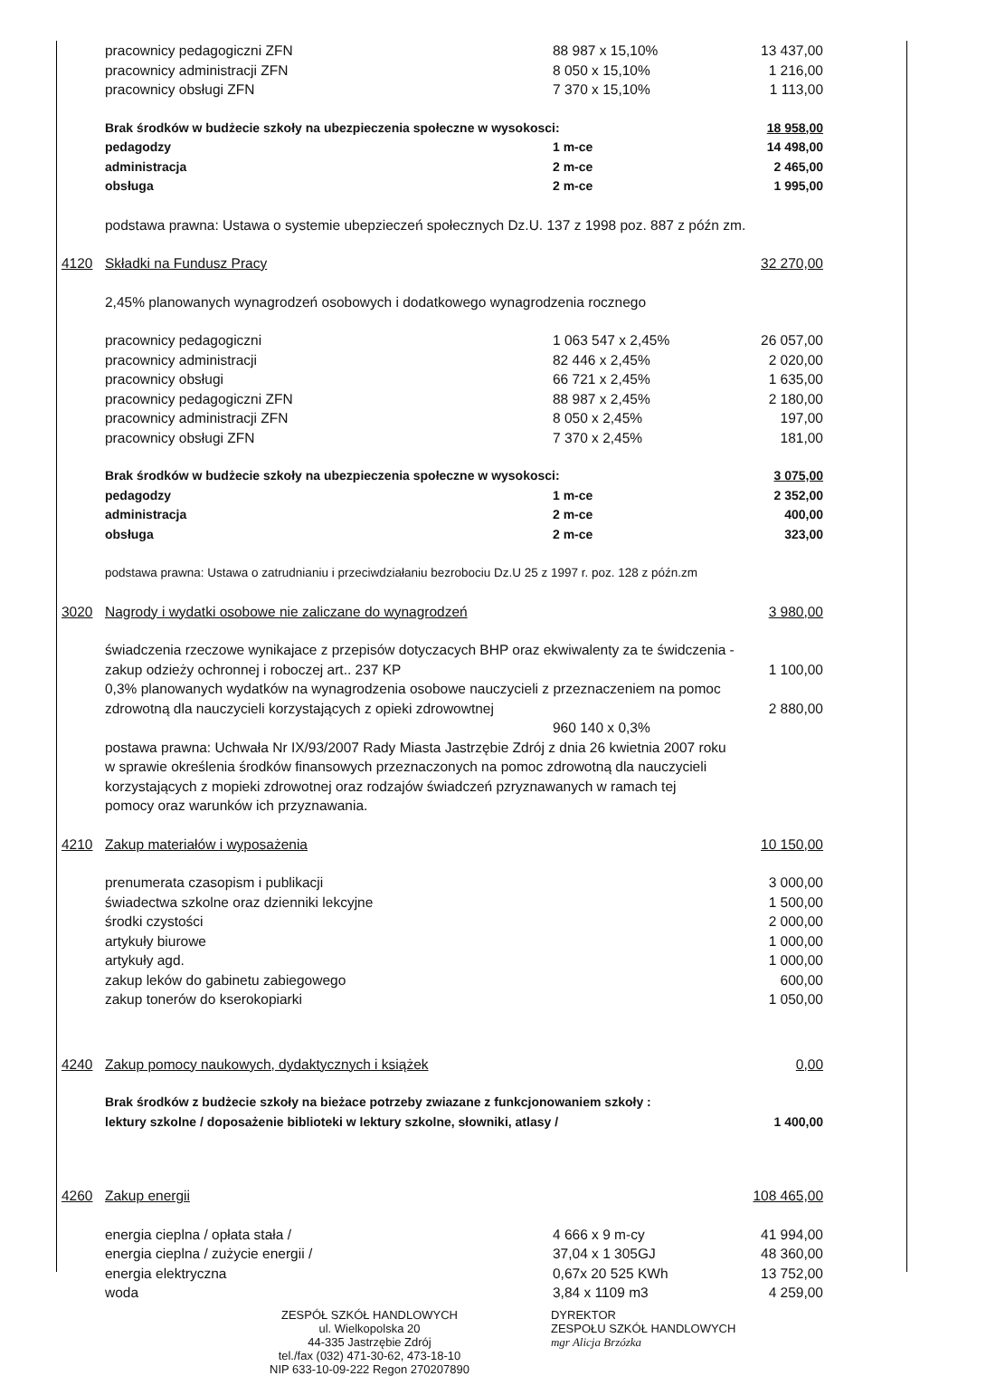| | pracownicy pedagogiczni ZFN | 88 987 x 15,10% | 13 437,00 |
| | pracownicy administracji ZFN | 8 050 x 15,10% | 1 216,00 |
| | pracownicy obsługi ZFN | 7 370 x 15,10% | 1 113,00 |
| | Brak środków w budżecie szkoły na ubezpieczenia społeczne w wysokosci: | | 18 958,00 |
| | pedagodzy | 1 m-ce | 14 498,00 |
| | administracja | 2 m-ce | 2 465,00 |
| | obsługa | 2 m-ce | 1 995,00 |
| | podstawa prawna: Ustawa o systemie ubepzieczeń społecznych Dz.U. 137 z 1998 poz. 887 z późn zm. | | |
| 4120 | Składki na Fundusz Pracy | | 32 270,00 |
| | 2,45% planowanych wynagrodzeń osobowych i dodatkowego wynagrodzenia rocznego | | |
| | pracownicy pedagogiczni | 1 063 547 x 2,45% | 26 057,00 |
| | pracownicy administracji | 82 446 x 2,45% | 2 020,00 |
| | pracownicy obsługi | 66 721 x 2,45% | 1 635,00 |
| | pracownicy pedagogiczni ZFN | 88 987 x 2,45% | 2 180,00 |
| | pracownicy administracji ZFN | 8 050 x 2,45% | 197,00 |
| | pracownicy obsługi ZFN | 7 370 x 2,45% | 181,00 |
| | Brak środków w budżecie szkoły na ubezpieczenia społeczne w wysokosci: | | 3 075,00 |
| | pedagodzy | 1 m-ce | 2 352,00 |
| | administracja | 2 m-ce | 400,00 |
| | obsługa | 2 m-ce | 323,00 |
| | podstawa prawna: Ustawa o zatrudnianiu i przeciwdziałaniu bezrobociu Dz.U 25 z 1997 r. poz. 128 z późn.zm | | |
| 3020 | Nagrody i wydatki osobowe nie zaliczane do wynagrodzeń | | 3 980,00 |
| | świadczenia rzeczowe wynikajace z przepisów dotyczacych BHP oraz ekwiwalenty za te świdczenia - | | |
| | zakup odzieży ochronnej i roboczej art.. 237 KP | | 1 100,00 |
| | 0,3% planowanych wydatków na wynagrodzenia osobowe nauczycieli z przeznaczeniem na pomoc | | |
| | zdrowotną dla nauczycieli korzystających z opieki zdrowowtnej | | 2 880,00 |
| | | 960 140 x 0,3% | |
| | postawa prawna: Uchwała Nr IX/93/2007 Rady Miasta Jastrzębie Zdrój z dnia 26 kwietnia 2007 roku w sprawie określenia środków finansowych przeznaczonych na pomoc zdrowotną dla nauczycieli korzystających z mopieki zdrowotnej oraz rodzajów świadczeń pzryznawanych w ramach tej pomocy oraz warunków ich przyznawania. | | |
| 4210 | Zakup materiałów i wyposażenia | | 10 150,00 |
| | prenumerata czasopism i publikacji | | 3 000,00 |
| | świadectwa szkolne oraz dzienniki lekcyjne | | 1 500,00 |
| | środki czystości | | 2 000,00 |
| | artykuły biurowe | | 1 000,00 |
| | artykuły agd. | | 1 000,00 |
| | zakup leków do gabinetu zabiegowego | | 600,00 |
| | zakup tonerów do kserokopiarki | | 1 050,00 |
| 4240 | Zakup pomocy naukowych, dydaktycznych i książek | | 0,00 |
| | Brak środków z budżecie szkoły na bieżace potrzeby zwiazane z funkcjonowaniem szkoły : | | |
| | lektury szkolne / doposażenie biblioteki w lektury szkolne, słowniki, atlasy / | | 1 400,00 |
| 4260 | Zakup energii | | 108 465,00 |
| | energia cieplna / opłata stała / | 4 666 x 9 m-cy | 41 994,00 |
| | energia cieplna / zużycie energii / | 37,04 x 1 305GJ | 48 360,00 |
| | energia elektryczna | 0,67x 20 525 KWh | 13 752,00 |
| | woda | 3,84 x 1109 m3 | 4 259,00 |
ZESPÓŁ SZKÓŁ HANDLOWYCH
ul. Wielkopolska 20
44-335 Jastrzębie Zdrój
tel./fax (032) 471-30-62, 473-18-10
NIP 633-10-09-222 Regon 270207890
DYREKTOR
ZESPOŁU SZKÓŁ HANDLOWYCH
mgr Alicja Brzózka